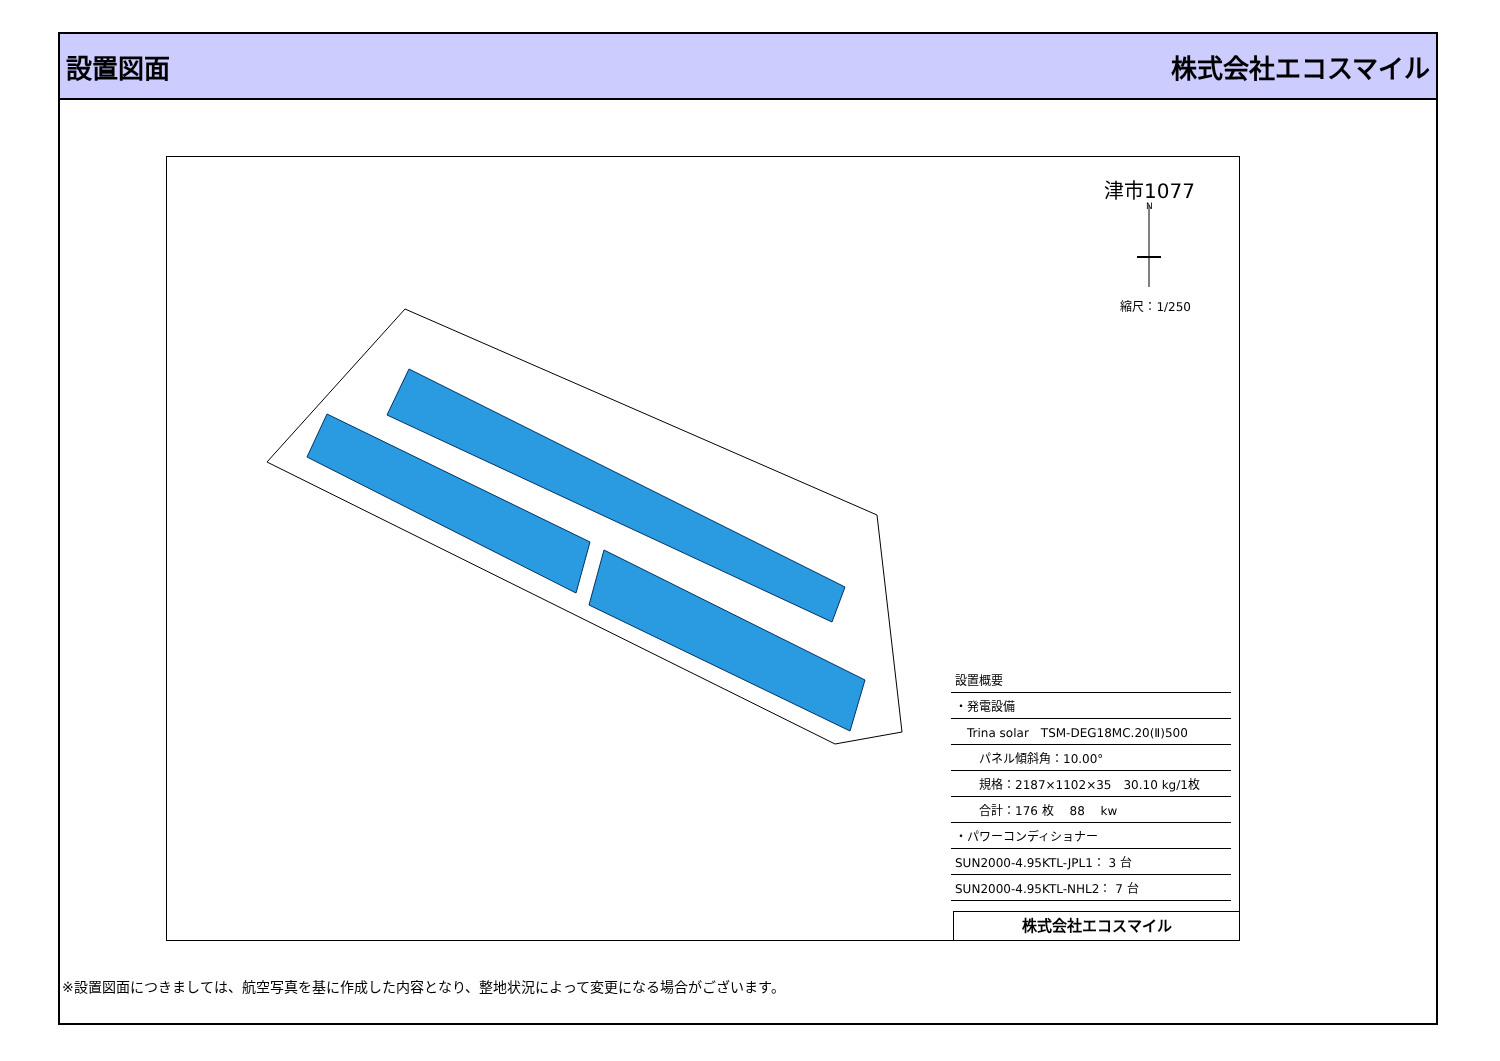設置図面 株式会社エコスマイル
N
津市1077
縮尺：1/250
| 設置概要 |
| ・発電設備 |
| Trina solar TSM-DEG18MC.20(Ⅱ)500 |
| パネル傾斜角：10.00° |
| 規格：2187×1102×35 30.10 kg/1枚 |
| 合計：176 枚 88 kw |
| ・パワーコンディショナー |
| SUN2000-4.95KTL-JPL1： 3 台 |
| SUN2000-4.95KTL-NHL2： 7 台 |
株式会社エコスマイル
※設置図面につきましては、航空写真を基に作成した内容となり、整地状況によって変更になる場合がございます。